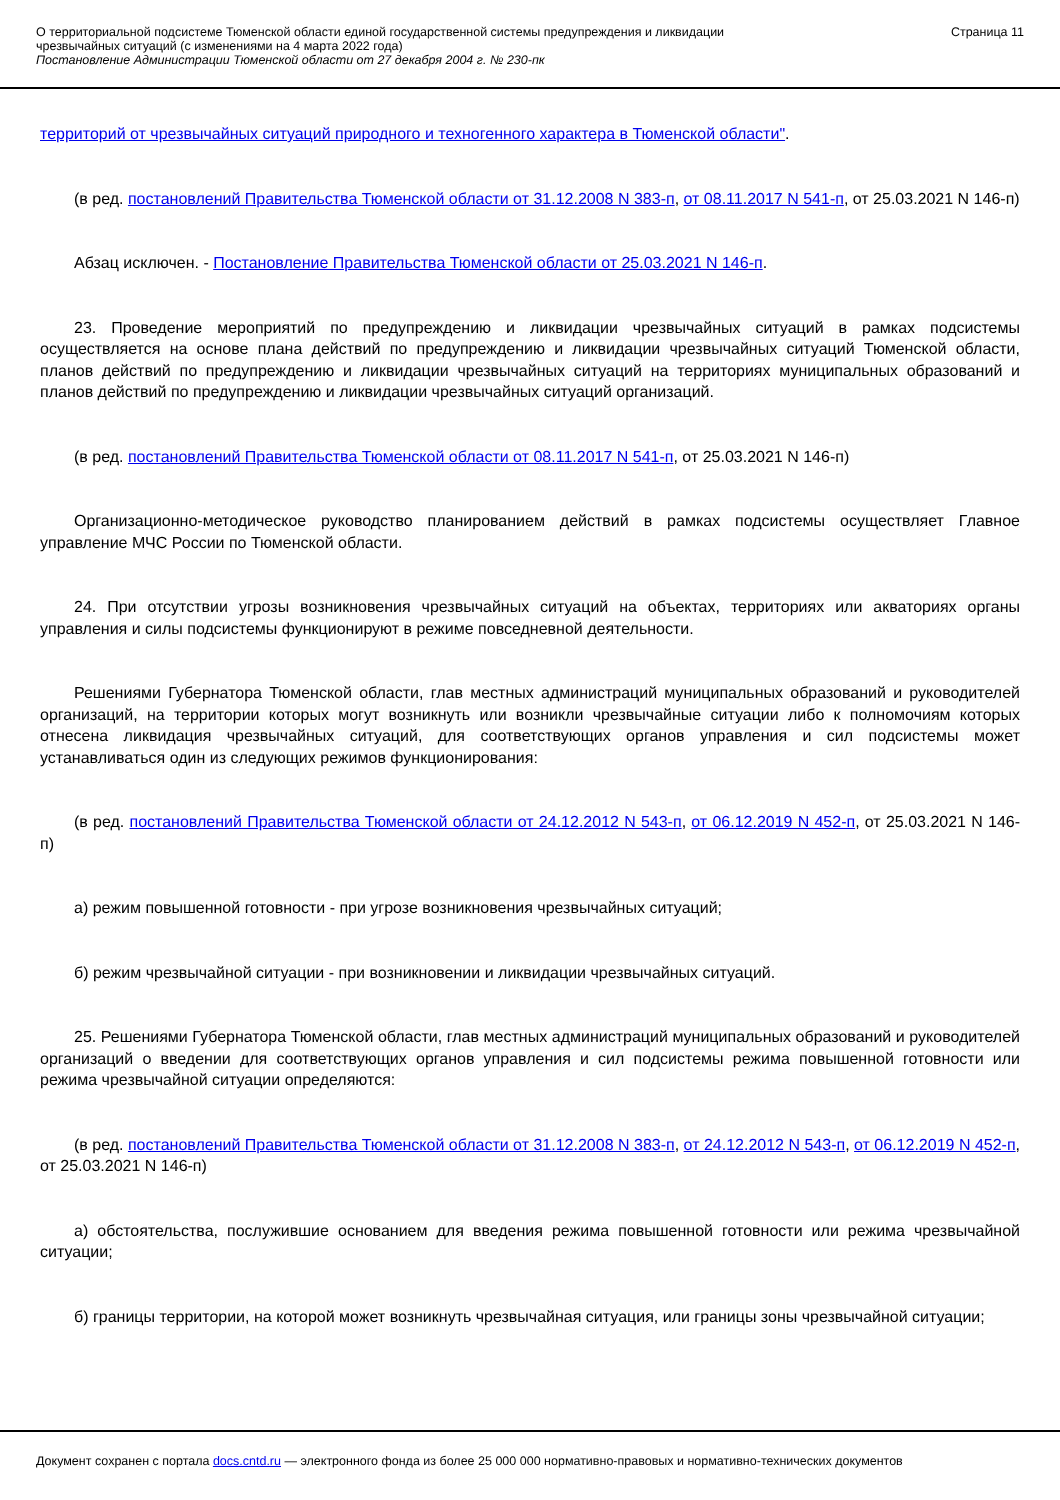О территориальной подсистеме Тюменской области единой государственной системы предупреждения и ликвидации
чрезвычайных ситуаций (с изменениями на 4 марта 2022 года)
Постановление Администрации Тюменской области от 27 декабря 2004 г. № 230-пк
Страница 11
территорий от чрезвычайных ситуаций природного и техногенного характера в Тюменской области".
(в ред. постановлений Правительства Тюменской области от 31.12.2008 N 383-п, от 08.11.2017 N 541-п, от 25.03.2021 N 146-п)
Абзац исключен. - Постановление Правительства Тюменской области от 25.03.2021 N 146-п.
23. Проведение мероприятий по предупреждению и ликвидации чрезвычайных ситуаций в рамках подсистемы осуществляется на основе плана действий по предупреждению и ликвидации чрезвычайных ситуаций Тюменской области, планов действий по предупреждению и ликвидации чрезвычайных ситуаций на территориях муниципальных образований и планов действий по предупреждению и ликвидации чрезвычайных ситуаций организаций.
(в ред. постановлений Правительства Тюменской области от 08.11.2017 N 541-п, от 25.03.2021 N 146-п)
Организационно-методическое руководство планированием действий в рамках подсистемы осуществляет Главное управление МЧС России по Тюменской области.
24. При отсутствии угрозы возникновения чрезвычайных ситуаций на объектах, территориях или акваториях органы управления и силы подсистемы функционируют в режиме повседневной деятельности.
Решениями Губернатора Тюменской области, глав местных администраций муниципальных образований и руководителей организаций, на территории которых могут возникнуть или возникли чрезвычайные ситуации либо к полномочиям которых отнесена ликвидация чрезвычайных ситуаций, для соответствующих органов управления и сил подсистемы может устанавливаться один из следующих режимов функционирования:
(в ред. постановлений Правительства Тюменской области от 24.12.2012 N 543-п, от 06.12.2019 N 452-п, от 25.03.2021 N 146-п)
а) режим повышенной готовности - при угрозе возникновения чрезвычайных ситуаций;
б) режим чрезвычайной ситуации - при возникновении и ликвидации чрезвычайных ситуаций.
25. Решениями Губернатора Тюменской области, глав местных администраций муниципальных образований и руководителей организаций о введении для соответствующих органов управления и сил подсистемы режима повышенной готовности или режима чрезвычайной ситуации определяются:
(в ред. постановлений Правительства Тюменской области от 31.12.2008 N 383-п, от 24.12.2012 N 543-п, от 06.12.2019 N 452-п, от 25.03.2021 N 146-п)
а) обстоятельства, послужившие основанием для введения режима повышенной готовности или режима чрезвычайной ситуации;
б) границы территории, на которой может возникнуть чрезвычайная ситуация, или границы зоны чрезвычайной ситуации;
Документ сохранен с портала docs.cntd.ru — электронного фонда из более 25 000 000 нормативно-правовых и нормативно-технических документов